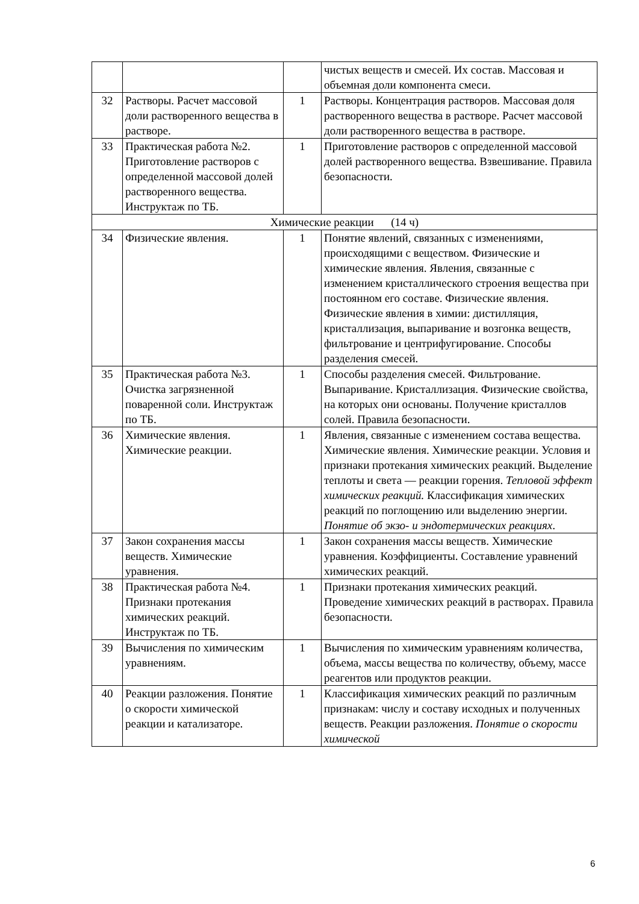| | | | чистых веществ и смесей. Их состав. Массовая и объемная доли компонента смеси. |
| 32 | Растворы. Расчет массовой доли растворенного вещества в растворе. | 1 | Растворы. Концентрация растворов. Массовая доля растворенного вещества в растворе. Расчет массовой доли растворенного вещества в растворе. |
| 33 | Практическая работа №2. Приготовление растворов с определенной массовой долей растворенного вещества. Инструктаж по ТБ. | 1 | Приготовление растворов с определенной массовой долей растворенного вещества. Взвешивание. Правила безопасности. |
| Химические реакции (14 ч) | | | |
| 34 | Физические явления. | 1 | Понятие явлений, связанных с изменениями, происходящими с веществом. Физические и химические явления. Явления, связанные с изменением кристаллического строения вещества при постоянном его составе. Физические явления. Физические явления в химии: дистилляция, кристаллизация, выпаривание и возгонка веществ, фильтрование и центрифугирование. Способы разделения смесей. |
| 35 | Практическая работа №3. Очистка загрязненной поваренной соли. Инструктаж по ТБ. | 1 | Способы разделения смесей. Фильтрование. Выпаривание. Кристаллизация. Физические свойства, на которых они основаны. Получение кристаллов солей. Правила безопасности. |
| 36 | Химические явления. Химические реакции. | 1 | Явления, связанные с изменением состава вещества. Химические явления. Химические реакции. Условия и признаки протекания химических реакций. Выделение теплоты и света — реакции горения. Тепловой эффект химических реакций. Классификация химических реакций по поглощению или выделению энергии. Понятие об экзо- и эндотермических реакциях . |
| 37 | Закон сохранения массы веществ. Химические уравнения. | 1 | Закон сохранения массы веществ. Химические уравнения. Коэффициенты. Составление уравнений химических реакций. |
| 38 | Практическая работа №4. Признаки протекания химических реакций. Инструктаж по ТБ. | 1 | Признаки протекания химических реакций. Проведение химических реакций в растворах. Правила безопасности. |
| 39 | Вычисления по химическим уравнениям. | 1 | Вычисления по химическим уравнениям количества, объема, массы вещества по количеству, объему, массе реагентов или продуктов реакции. |
| 40 | Реакции разложения. Понятие о скорости химической реакции и катализаторе. | 1 | Классификация химических реакций по различным признакам: числу и составу исходных и полученных веществ. Реакции разложения. Понятие о скорости химической |
6